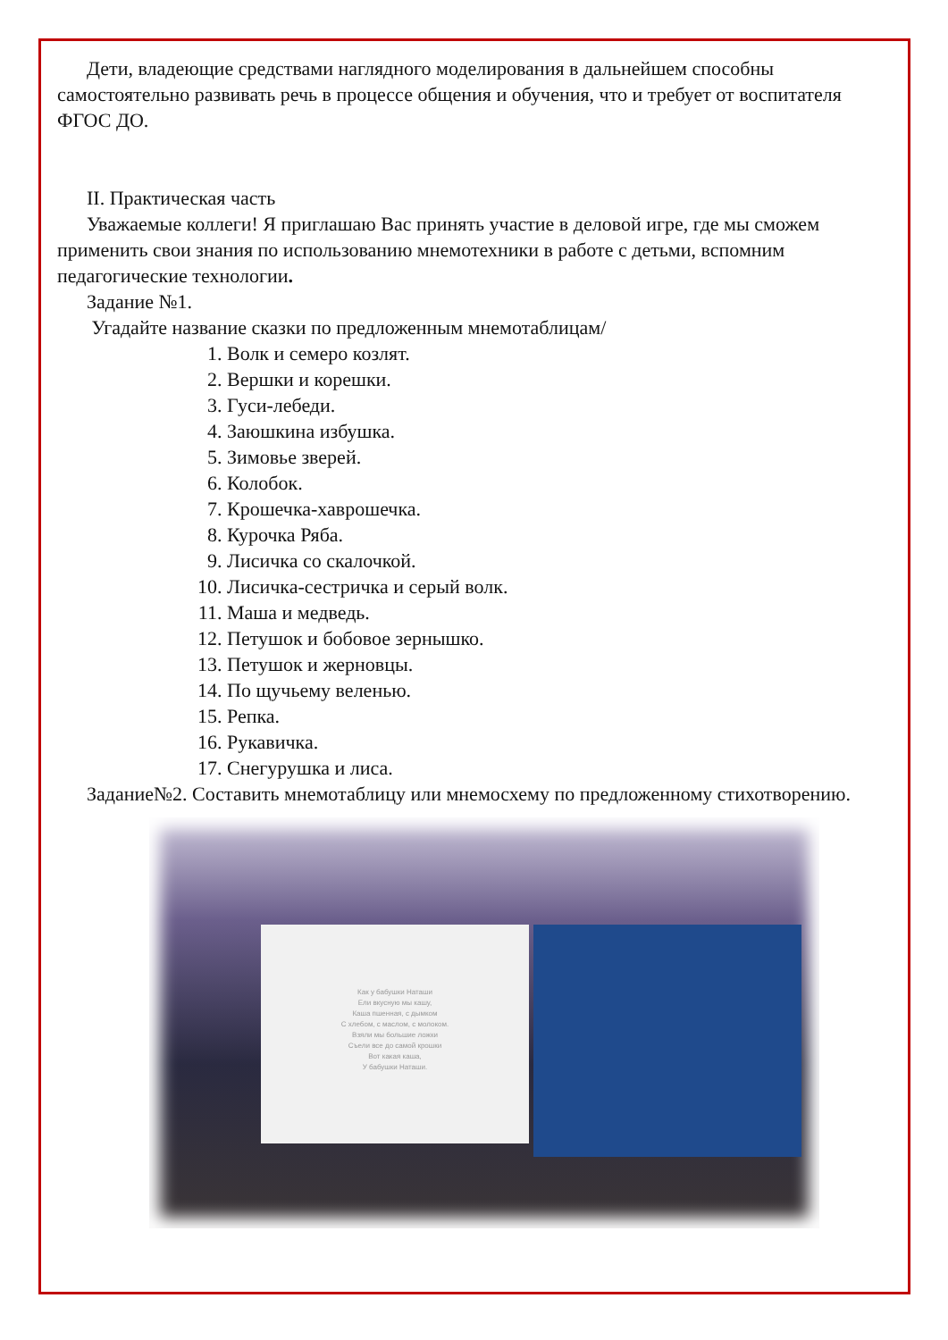Дети, владеющие средствами наглядного моделирования в дальнейшем способны самостоятельно развивать речь в процессе общения и обучения, что и требует от воспитателя ФГОС ДО.
II. Практическая часть
Уважаемые коллеги! Я приглашаю Вас принять участие в деловой игре, где мы сможем применить свои знания по использованию мнемотехники в работе с детьми, вспомним педагогические технологии.
Задание №1.
Угадайте название сказки по предложенным мнемотаблицам/
1. Волк и семеро козлят.
2. Вершки и корешки.
3. Гуси-лебеди.
4. Заюшкина избушка.
5. Зимовье зверей.
6. Колобок.
7. Крошечка-хаврошечка.
8. Курочка Ряба.
9. Лисичка со скалочкой.
10. Лисичка-сестричка и серый волк.
11. Маша и медведь.
12. Петушок и бобовое зернышко.
13. Петушок и жерновцы.
14. По щучьему веленью.
15. Репка.
16. Рукавичка.
17. Снегурушка и лиса.
Задание№2. Составить мнемотаблицу или мнемосхему по предложенному стихотворению.
Как у бабушки Наташи
Ели вкусную мы кашу,
Каша пшенная, с дымком
С хлебом, с маслом, с молоком.
Взяли мы большие ложки
Съели все до самой крошки
Вот какая каша,
У бабушки Наташи.